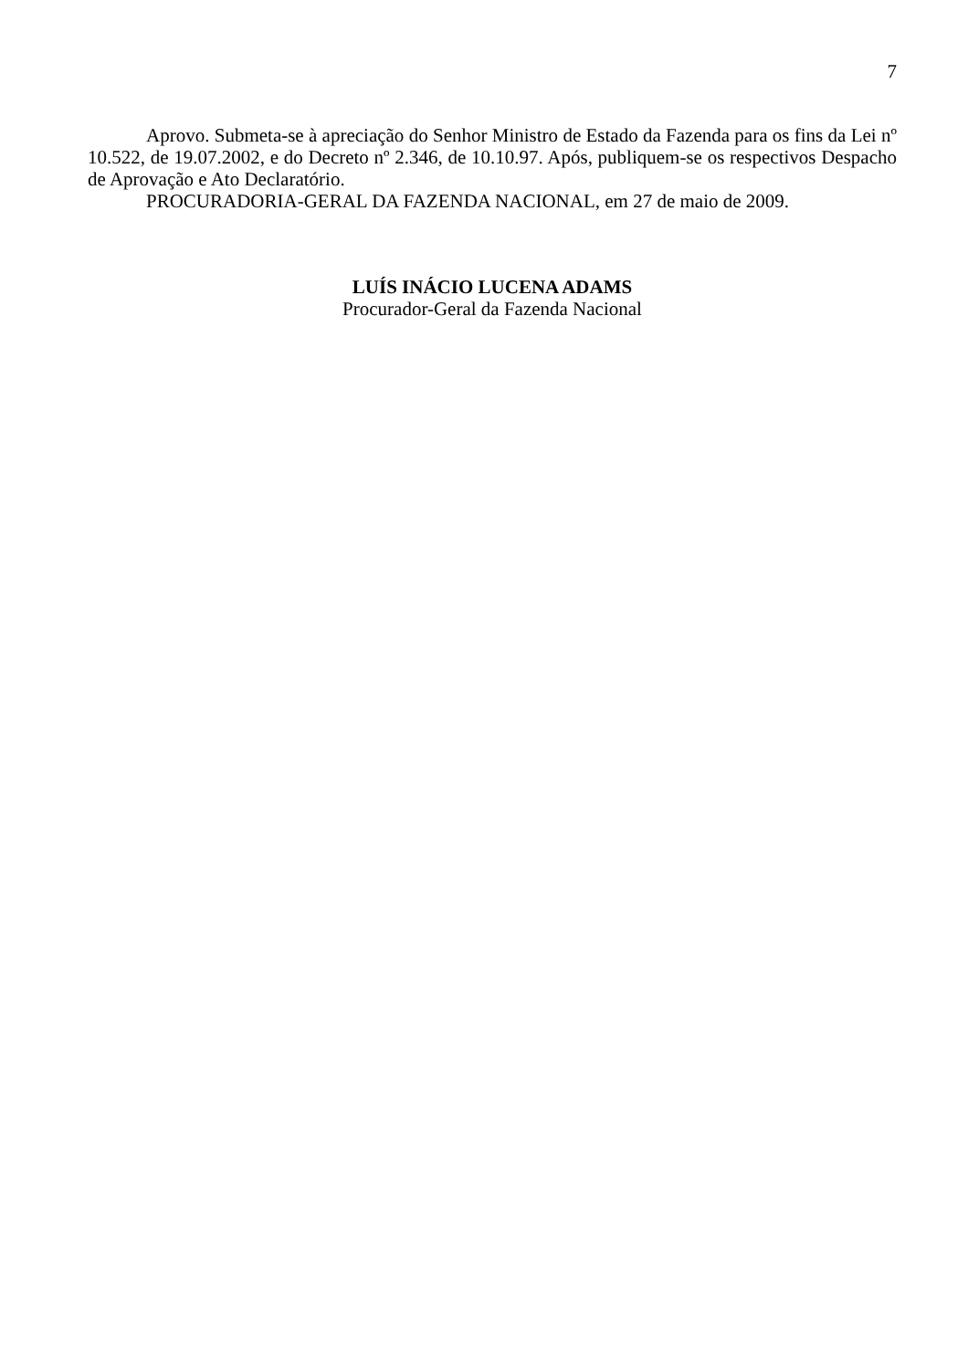7
Aprovo. Submeta-se à apreciação do Senhor Ministro de Estado da Fazenda para os fins da Lei nº 10.522, de 19.07.2002, e do Decreto nº 2.346, de 10.10.97. Após, publiquem-se os respectivos Despacho de Aprovação e Ato Declaratório.
PROCURADORIA-GERAL DA FAZENDA NACIONAL, em 27 de maio de 2009.
LUÍS INÁCIO LUCENA ADAMS
Procurador-Geral da Fazenda Nacional